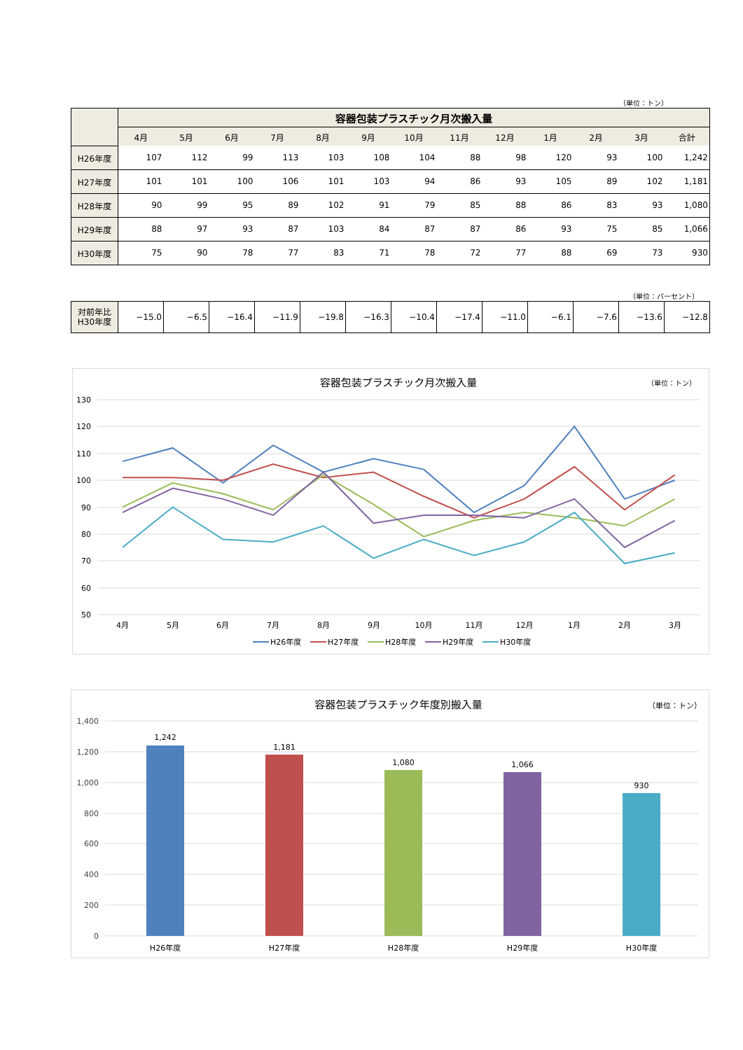（単位：トン）
| | 容器包装プラスチック月次搬入量 | | | | | | | | | | | | |
| --- | --- | --- | --- | --- | --- | --- | --- | --- | --- | --- | --- | --- | --- |
| | 4月 | 5月 | 6月 | 7月 | 8月 | 9月 | 10月 | 11月 | 12月 | 1月 | 2月 | 3月 | 合計 |
| H26年度 | 107 | 112 | 99 | 113 | 103 | 108 | 104 | 88 | 98 | 120 | 93 | 100 | 1,242 |
| H27年度 | 101 | 101 | 100 | 106 | 101 | 103 | 94 | 86 | 93 | 105 | 89 | 102 | 1,181 |
| H28年度 | 90 | 99 | 95 | 89 | 102 | 91 | 79 | 85 | 88 | 86 | 83 | 93 | 1,080 |
| H29年度 | 88 | 97 | 93 | 87 | 103 | 84 | 87 | 87 | 86 | 93 | 75 | 85 | 1,066 |
| H30年度 | 75 | 90 | 78 | 77 | 83 | 71 | 78 | 72 | 77 | 88 | 69 | 73 | 930 |
（単位：パーセント）
| 対前年比 H30年度 | −15.0 | −6.5 | −16.4 | −11.9 | −19.8 | −16.3 | −10.4 | −17.4 | −11.0 | −6.1 | −7.6 | −13.6 | −12.8 |
容器包装プラスチック月次搬入量
（単位：トン）
130
120
110
100
90
80
70
60
50
4月
5月
6月
7月
8月
9月
10月
11月
12月
1月
2月
3月
H26年度
H27年度
H28年度
H29年度
H30年度
容器包装プラスチック年度別搬入量
（単位：トン）
1,400
1,200
1,000
800
600
400
200
0
1,242
1,181
1,080
1,066
930
H26年度
H27年度
H28年度
H29年度
H30年度